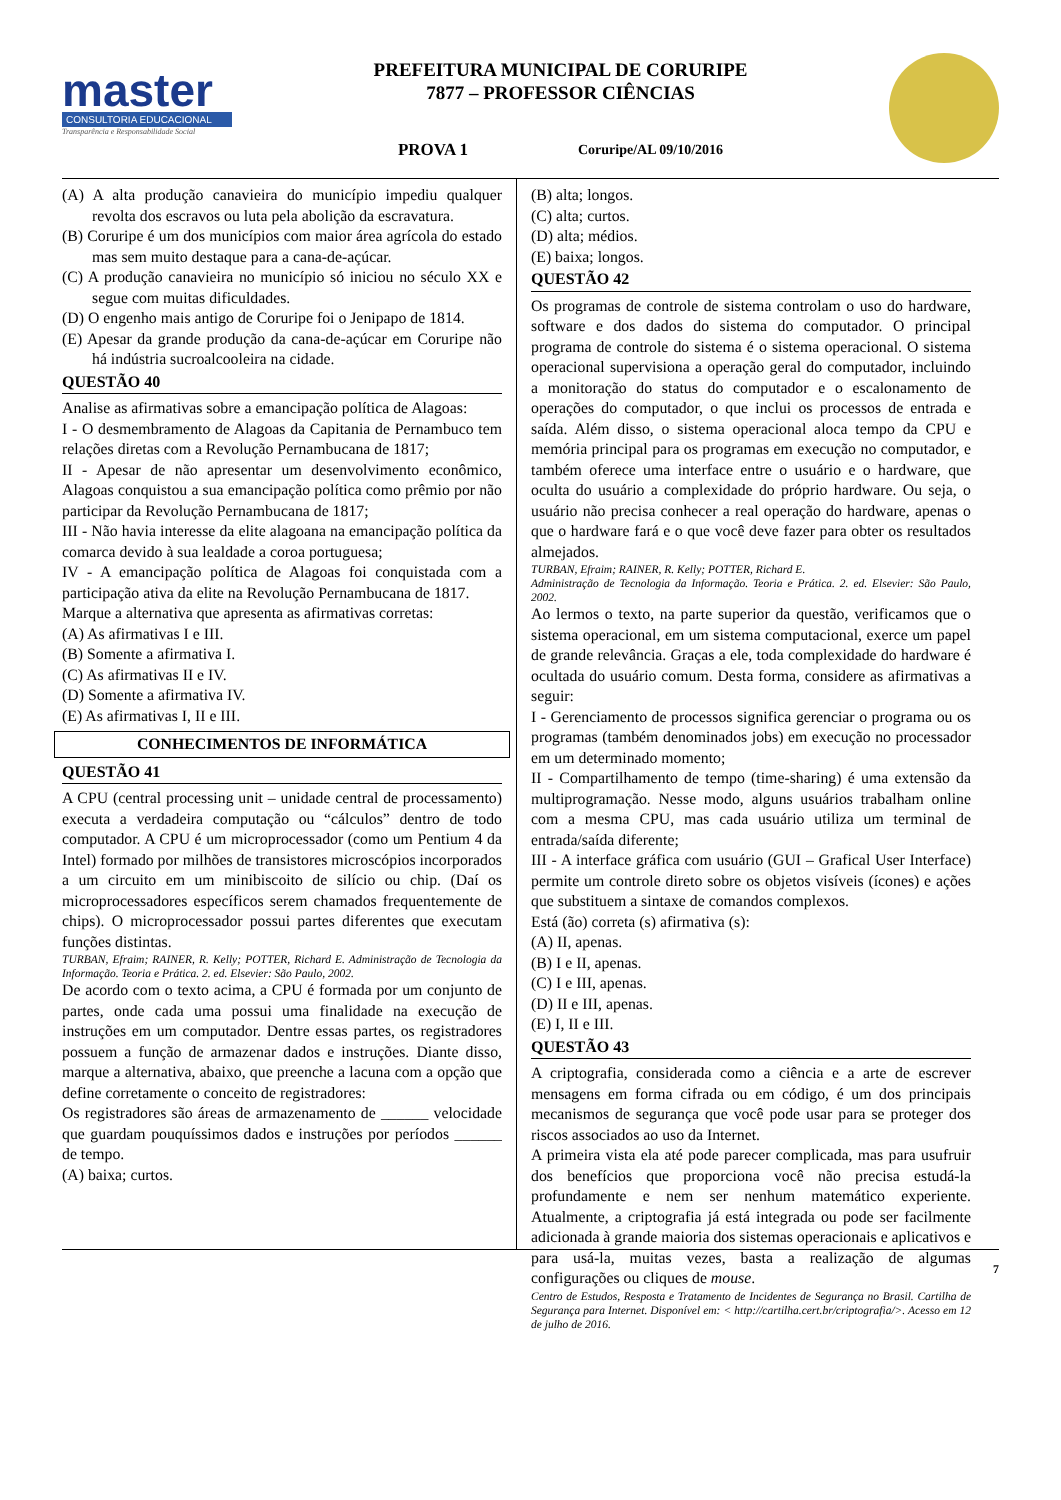master
CONSULTORIA EDUCACIONAL
Transparência e Responsabilidade Social
PREFEITURA MUNICIPAL DE CORURIPE
7877 – PROFESSOR CIÊNCIAS
PROVA 1 Coruripe/AL 09/10/2016
(A) A alta produção canavieira do município impediu qualquer revolta dos escravos ou luta pela abolição da escravatura.
(B) Coruripe é um dos municípios com maior área agrícola do estado mas sem muito destaque para a cana-de-açúcar.
(C) A produção canavieira no município só iniciou no século XX e segue com muitas dificuldades.
(D) O engenho mais antigo de Coruripe foi o Jenipapo de 1814.
(E) Apesar da grande produção da cana-de-açúcar em Coruripe não há indústria sucroalcooleira na cidade.
QUESTÃO 40
Analise as afirmativas sobre a emancipação política de Alagoas:
I - O desmembramento de Alagoas da Capitania de Pernambuco tem relações diretas com a Revolução Pernambucana de 1817;
II - Apesar de não apresentar um desenvolvimento econômico, Alagoas conquistou a sua emancipação política como prêmio por não participar da Revolução Pernambucana de 1817;
III - Não havia interesse da elite alagoana na emancipação política da comarca devido à sua lealdade a coroa portuguesa;
IV - A emancipação política de Alagoas foi conquistada com a participação ativa da elite na Revolução Pernambucana de 1817.
Marque a alternativa que apresenta as afirmativas corretas:
(A) As afirmativas I e III.
(B) Somente a afirmativa I.
(C) As afirmativas II e IV.
(D) Somente a afirmativa IV.
(E) As afirmativas I, II e III.
CONHECIMENTOS DE INFORMÁTICA
QUESTÃO 41
A CPU (central processing unit – unidade central de processamento) executa a verdadeira computação ou “cálculos” dentro de todo computador. A CPU é um microprocessador (como um Pentium 4 da Intel) formado por milhões de transistores microscópios incorporados a um circuito em um minibiscoito de silício ou chip. (Daí os microprocessadores específicos serem chamados frequentemente de chips). O microprocessador possui partes diferentes que executam funções distintas.
TURBAN, Efraim; RAINER, R. Kelly; POTTER, Richard E. Administração de Tecnologia da Informação. Teoria e Prática. 2. ed. Elsevier: São Paulo, 2002.
De acordo com o texto acima, a CPU é formada por um conjunto de partes, onde cada uma possui uma finalidade na execução de instruções em um computador. Dentre essas partes, os registradores possuem a função de armazenar dados e instruções. Diante disso, marque a alternativa, abaixo, que preenche a lacuna com a opção que define corretamente o conceito de registradores:
Os registradores são áreas de armazenamento de ______ velocidade que guardam pouquíssimos dados e instruções por períodos ______ de tempo.
(A) baixa; curtos.
(B) alta; longos.
(C) alta; curtos.
(D) alta; médios.
(E) baixa; longos.
QUESTÃO 42
Os programas de controle de sistema controlam o uso do hardware, software e dos dados do sistema do computador. O principal programa de controle do sistema é o sistema operacional. O sistema operacional supervisiona a operação geral do computador, incluindo a monitoração do status do computador e o escalonamento de operações do computador, o que inclui os processos de entrada e saída. Além disso, o sistema operacional aloca tempo da CPU e memória principal para os programas em execução no computador, e também oferece uma interface entre o usuário e o hardware, que oculta do usuário a complexidade do próprio hardware. Ou seja, o usuário não precisa conhecer a real operação do hardware, apenas o que o hardware fará e o que você deve fazer para obter os resultados almejados.
TURBAN, Efraim; RAINER, R. Kelly; POTTER, Richard E.
Administração de Tecnologia da Informação. Teoria e Prática. 2. ed. Elsevier: São Paulo, 2002.
Ao lermos o texto, na parte superior da questão, verificamos que o sistema operacional, em um sistema computacional, exerce um papel de grande relevância. Graças a ele, toda complexidade do hardware é ocultada do usuário comum. Desta forma, considere as afirmativas a seguir:
I - Gerenciamento de processos significa gerenciar o programa ou os programas (também denominados jobs) em execução no processador em um determinado momento;
II - Compartilhamento de tempo (time-sharing) é uma extensão da multiprogramação. Nesse modo, alguns usuários trabalham online com a mesma CPU, mas cada usuário utiliza um terminal de entrada/saída diferente;
III - A interface gráfica com usuário (GUI – Grafical User Interface) permite um controle direto sobre os objetos visíveis (ícones) e ações que substituem a sintaxe de comandos complexos.
Está (ão) correta (s) afirmativa (s):
(A) II, apenas.
(B) I e II, apenas.
(C) I e III, apenas.
(D) II e III, apenas.
(E) I, II e III.
QUESTÃO 43
A criptografia, considerada como a ciência e a arte de escrever mensagens em forma cifrada ou em código, é um dos principais mecanismos de segurança que você pode usar para se proteger dos riscos associados ao uso da Internet.
A primeira vista ela até pode parecer complicada, mas para usufruir dos benefícios que proporciona você não precisa estudá-la profundamente e nem ser nenhum matemático experiente. Atualmente, a criptografia já está integrada ou pode ser facilmente adicionada à grande maioria dos sistemas operacionais e aplicativos e para usá-la, muitas vezes, basta a realização de algumas configurações ou cliques de mouse.
Centro de Estudos, Resposta e Tratamento de Incidentes de Segurança no Brasil. Cartilha de Segurança para Internet. Disponível em: < http://cartilha.cert.br/criptografia/>. Acesso em 12 de julho de 2016.
7